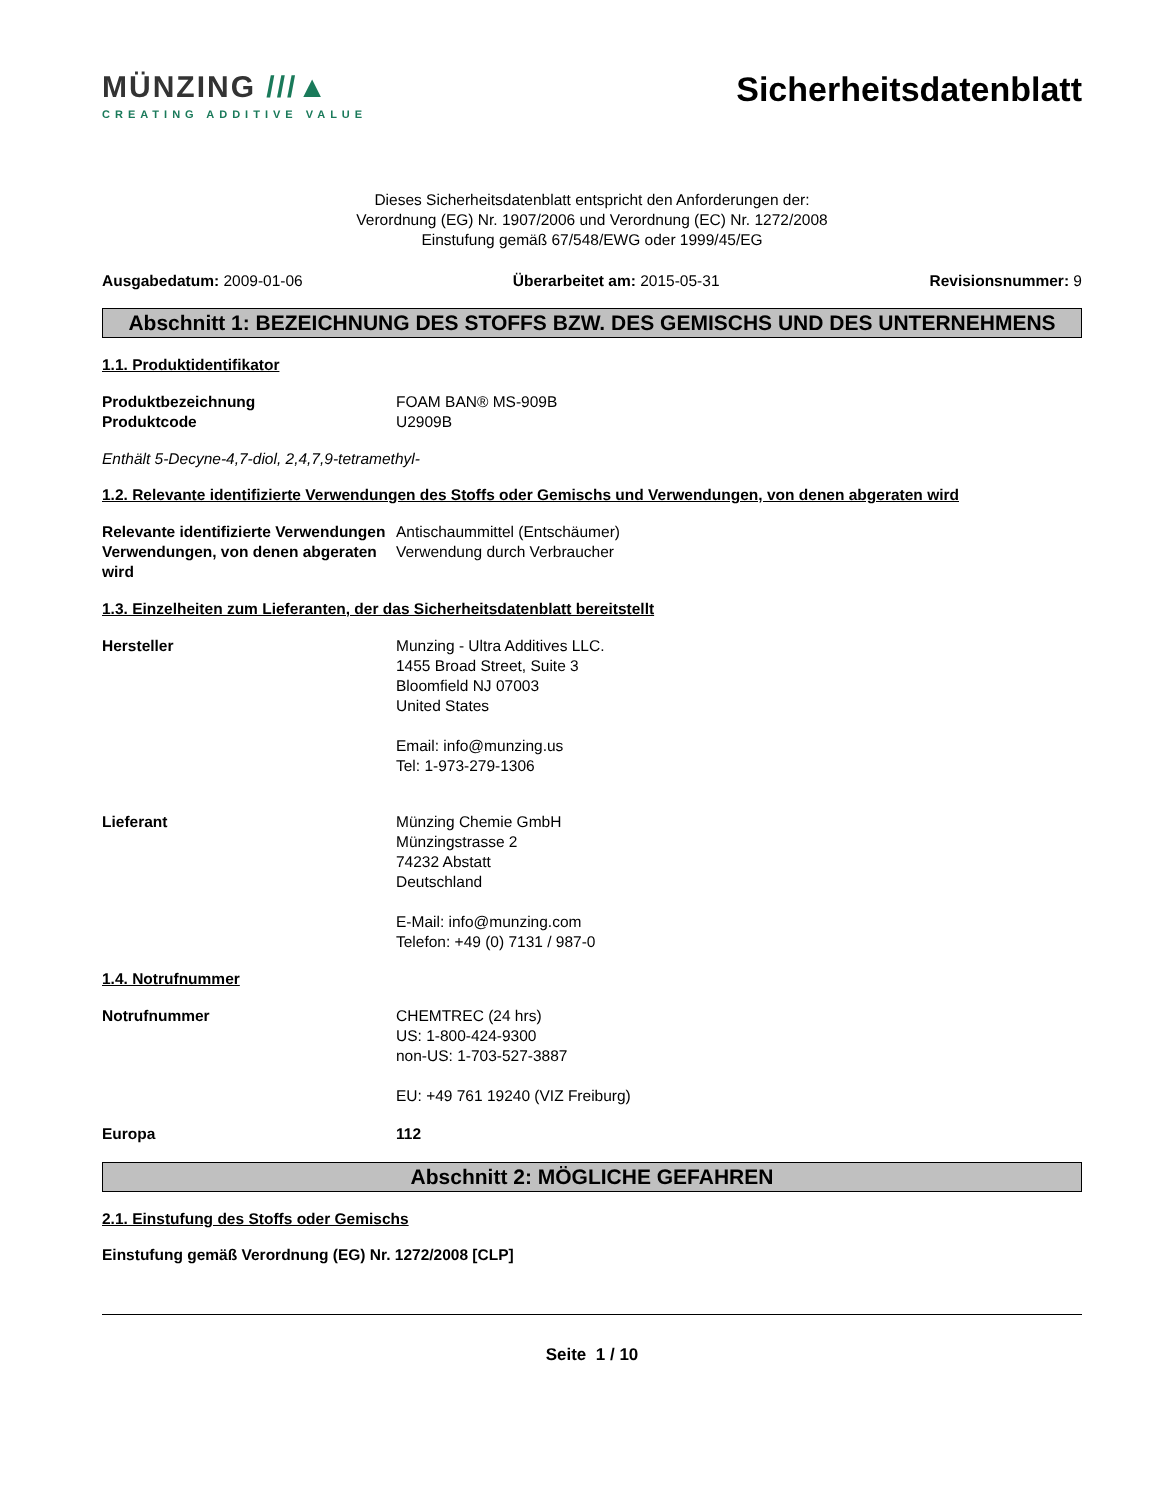MÜNZING ///▲
CREATING ADDITIVE VALUE
Sicherheitsdatenblatt
Dieses Sicherheitsdatenblatt entspricht den Anforderungen der:
Verordnung (EG) Nr. 1907/2006 und Verordnung (EC) Nr. 1272/2008
Einstufung gemäß 67/548/EWG oder 1999/45/EG
Ausgabedatum: 2009-01-06 Überarbeitet am: 2015-05-31 Revisionsnummer: 9
Abschnitt 1: BEZEICHNUNG DES STOFFS BZW. DES GEMISCHS UND DES UNTERNEHMENS
1.1. Produktidentifikator
Produktbezeichnung FOAM BAN® MS-909B
Produktcode U2909B
Enthält 5-Decyne-4,7-diol, 2,4,7,9-tetramethyl-
1.2. Relevante identifizierte Verwendungen des Stoffs oder Gemischs und Verwendungen, von denen abgeraten wird
Relevante identifizierte Verwendungen
Antischaummittel (Entschäumer)
Verwendungen, von denen abgeraten wird
Verwendung durch Verbraucher
1.3. Einzelheiten zum Lieferanten, der das Sicherheitsdatenblatt bereitstellt
Hersteller Munzing - Ultra Additives LLC.
1455 Broad Street, Suite 3
Bloomfield NJ 07003
United States
Email: info@munzing.us
Tel: 1-973-279-1306
Lieferant Münzing Chemie GmbH
Münzingstrasse 2
74232 Abstatt
Deutschland
E-Mail: info@munzing.com
Telefon: +49 (0) 7131 / 987-0
1.4. Notrufnummer
Notrufnummer CHEMTREC (24 hrs)
US: 1-800-424-9300
non-US: 1-703-527-3887
EU: +49 761 19240 (VIZ Freiburg)
Europa 112
Abschnitt 2: MÖGLICHE GEFAHREN
2.1. Einstufung des Stoffs oder Gemischs
Einstufung gemäß Verordnung (EG) Nr. 1272/2008 [CLP]
Seite 1 / 10